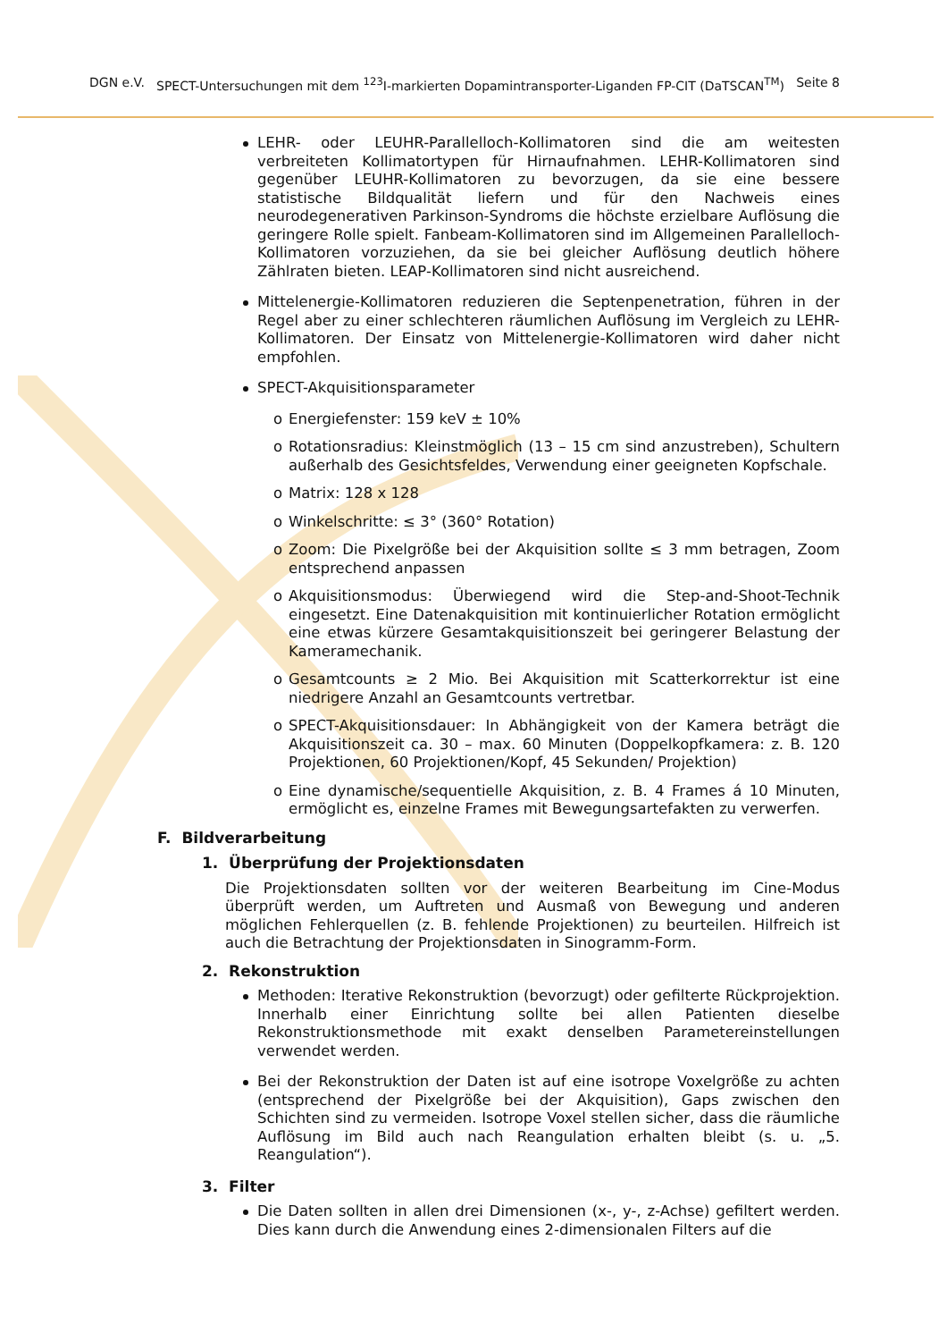DGN e.V. SPECT-Untersuchungen mit dem <sup>123</sup>I-markierten Dopamintransporter-Liganden FP-CIT (DaTSCAN<sup>TM</sup>) Seite 8
LEHR- oder LEUHR-Parallelloch-Kollimatoren sind die am weitesten verbreiteten Kollimatortypen für Hirnaufnahmen. LEHR-Kollimatoren sind gegenüber LEUHR-Kollimatoren zu bevorzugen, da sie eine bessere statistische Bildqualität liefern und für den Nachweis eines neurodegenerativen Parkinson-Syndroms die höchste erzielbare Auflösung die geringere Rolle spielt. Fanbeam-Kollimatoren sind im Allgemeinen Parallelloch-Kollimatoren vorzuziehen, da sie bei gleicher Auflösung deutlich höhere Zählraten bieten. LEAP-Kollimatoren sind nicht ausreichend.
Mittelenergie-Kollimatoren reduzieren die Septenpenetration, führen in der Regel aber zu einer schlechteren räumlichen Auflösung im Vergleich zu LEHR-Kollimatoren. Der Einsatz von Mittelenergie-Kollimatoren wird daher nicht empfohlen.
SPECT-Akquisitionsparameter
o Energiefenster: 159 keV ± 10%
o Rotationsradius: Kleinstmöglich (13 – 15 cm sind anzustreben), Schultern außerhalb des Gesichtsfeldes, Verwendung einer geeigneten Kopfschale.
o Matrix: 128 x 128
o Winkelschritte: ≤ 3° (360° Rotation)
o Zoom: Die Pixelgröße bei der Akquisition sollte ≤ 3 mm betragen, Zoom entsprechend anpassen
o Akquisitionsmodus: Überwiegend wird die Step-and-Shoot-Technik eingesetzt. Eine Datenakquisition mit kontinuierlicher Rotation ermöglicht eine etwas kürzere Gesamtakquisitionszeit bei geringerer Belastung der Kameramechanik.
o Gesamtcounts ≥ 2 Mio. Bei Akquisition mit Scatterkorrektur ist eine niedrigere Anzahl an Gesamtcounts vertretbar.
o SPECT-Akquisitionsdauer: In Abhängigkeit von der Kamera beträgt die Akquisitionszeit ca. 30 – max. 60 Minuten (Doppelkopfkamera: z. B. 120 Projektionen, 60 Projektionen/Kopf, 45 Sekunden/ Projektion)
o Eine dynamische/sequentielle Akquisition, z. B. 4 Frames á 10 Minuten, ermöglicht es, einzelne Frames mit Bewegungsartefakten zu verwerfen.
F. Bildverarbeitung
1. Überprüfung der Projektionsdaten
Die Projektionsdaten sollten vor der weiteren Bearbeitung im Cine-Modus überprüft werden, um Auftreten und Ausmaß von Bewegung und anderen möglichen Fehlerquellen (z. B. fehlende Projektionen) zu beurteilen. Hilfreich ist auch die Betrachtung der Projektionsdaten in Sinogramm-Form.
2. Rekonstruktion
Methoden: Iterative Rekonstruktion (bevorzugt) oder gefilterte Rückprojektion. Innerhalb einer Einrichtung sollte bei allen Patienten dieselbe Rekonstruktionsmethode mit exakt denselben Parametereinstellungen verwendet werden.
Bei der Rekonstruktion der Daten ist auf eine isotrope Voxelgröße zu achten (entsprechend der Pixelgröße bei der Akquisition), Gaps zwischen den Schichten sind zu vermeiden. Isotrope Voxel stellen sicher, dass die räumliche Auflösung im Bild auch nach Reangulation erhalten bleibt (s. u. „5. Reangulation“).
3. Filter
Die Daten sollten in allen drei Dimensionen (x-, y-, z-Achse) gefiltert werden. Dies kann durch die Anwendung eines 2-dimensionalen Filters auf die